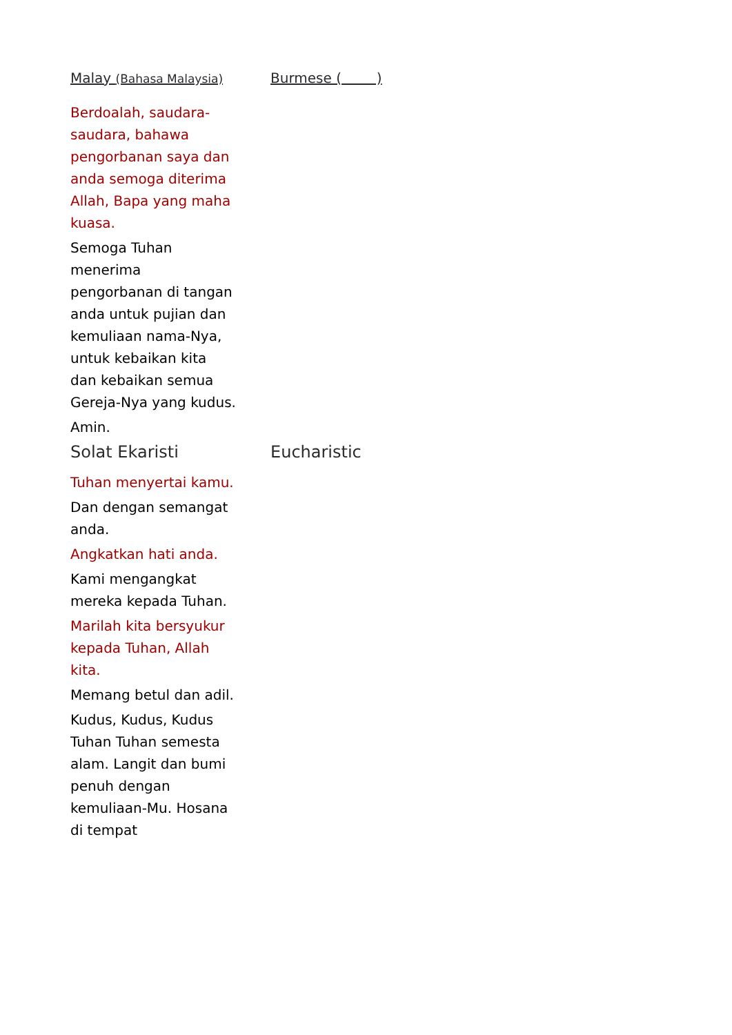Malay (Bahasa Malaysia)
Burmese ( )
Berdoalah, saudara-saudara, bahawa pengorbanan saya dan anda semoga diterima Allah, Bapa yang maha kuasa.
Semoga Tuhan menerima pengorbanan di tangan anda untuk pujian dan kemuliaan nama-Nya, untuk kebaikan kita dan kebaikan semua Gereja-Nya yang kudus.
Amin.
Solat Ekaristi Eucharistic
Tuhan menyertai kamu.
Dan dengan semangat anda.
Angkatkan hati anda.
Kami mengangkat mereka kepada Tuhan.
Marilah kita bersyukur kepada Tuhan, Allah kita.
Memang betul dan adil.
Kudus, Kudus, Kudus Tuhan Tuhan semesta alam. Langit dan bumi penuh dengan kemuliaan-Mu. Hosana di tempat